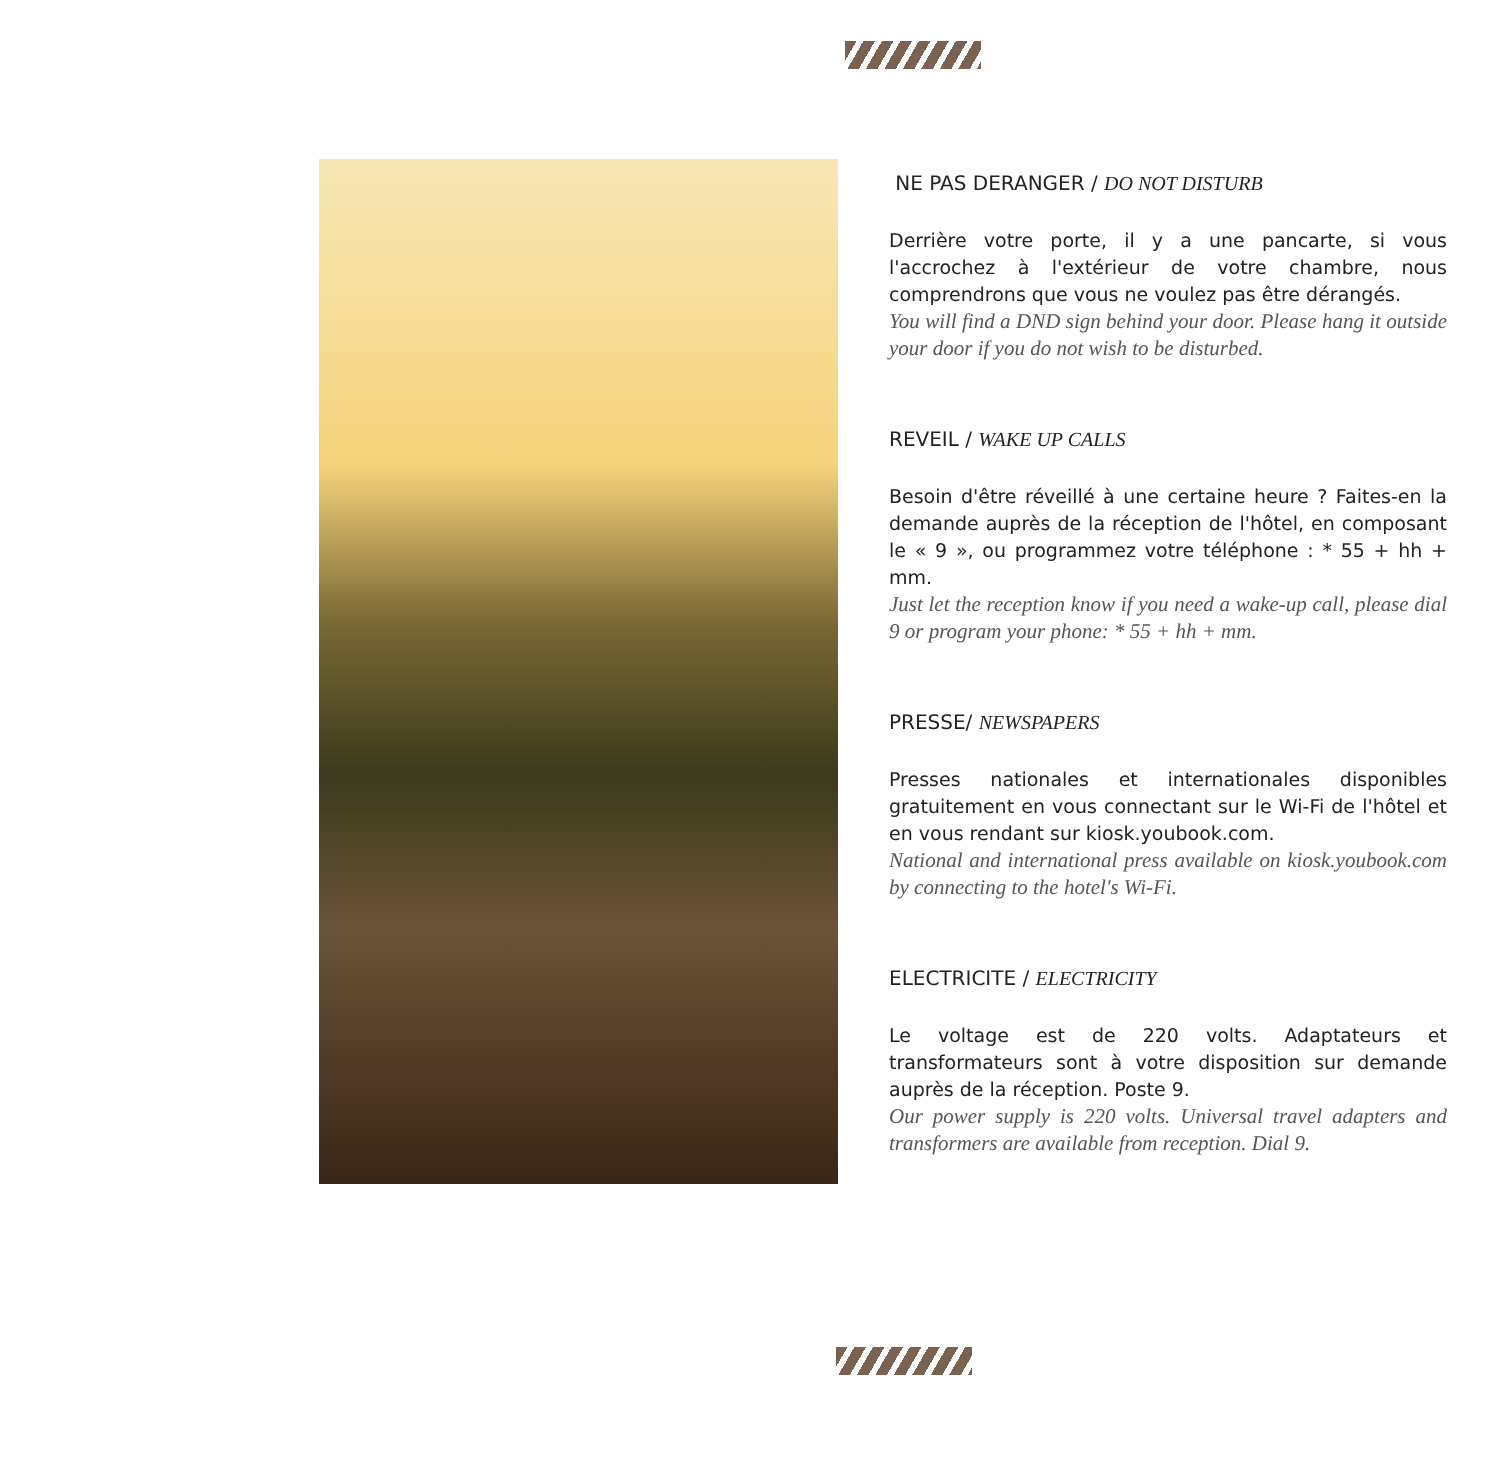NE PAS DERANGER / DO NOT DISTURB
Derrière votre porte, il y a une pancarte, si vous l'accrochez à l'extérieur de votre chambre, nous comprendrons que vous ne voulez pas être dérangés.
You will find a DND sign behind your door. Please hang it outside your door if you do not wish to be disturbed.
REVEIL / WAKE UP CALLS
Besoin d'être réveillé à une certaine heure ? Faites-en la demande auprès de la réception de l'hôtel, en composant le « 9 », ou programmez votre téléphone : * 55 + hh + mm.
Just let the reception know if you need a wake-up call, please dial 9 or program your phone: * 55 + hh + mm.
PRESSE/ NEWSPAPERS
Presses nationales et internationales disponibles gratuitement en vous connectant sur le Wi-Fi de l'hôtel et en vous rendant sur kiosk.youbook.com.
National and international press available on kiosk.youbook.com by connecting to the hotel's Wi-Fi.
ELECTRICITE / ELECTRICITY
Le voltage est de 220 volts. Adaptateurs et transformateurs sont à votre disposition sur demande auprès de la réception. Poste 9.
Our power supply is 220 volts. Universal travel adapters and transformers are available from reception. Dial 9.